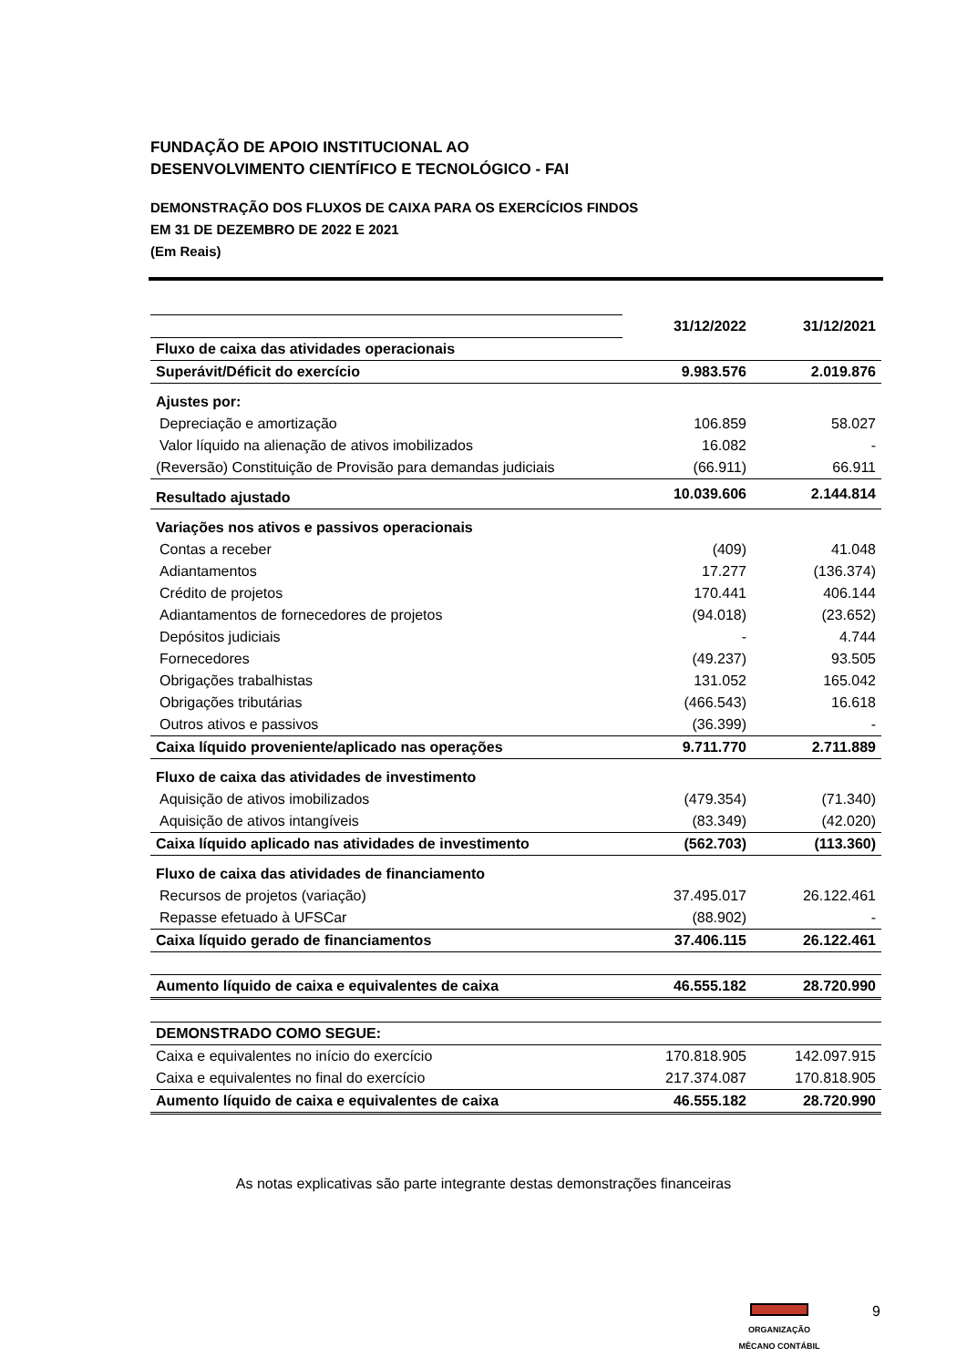FUNDAÇÃO DE APOIO INSTITUCIONAL AO
DESENVOLVIMENTO CIENTÍFICO E TECNOLÓGICO - FAI
DEMONSTRAÇÃO DOS FLUXOS DE CAIXA PARA OS EXERCÍCIOS FINDOS
EM 31 DE DEZEMBRO DE 2022 E 2021
(Em Reais)
| | 31/12/2022 | 31/12/2021 |
| Fluxo de caixa das atividades operacionais | | |
| Superávit/Déficit do exercício | 9.983.576 | 2.019.876 |
| Ajustes por: | | |
| Depreciação e amortização | 106.859 | 58.027 |
| Valor líquido na alienação de ativos imobilizados | 16.082 | - |
| (Reversão) Constituição de Provisão para demandas judiciais | (66.911) | 66.911 |
| Resultado ajustado | 10.039.606 | 2.144.814 |
| Variações nos ativos e passivos operacionais | | |
| Contas a receber | (409) | 41.048 |
| Adiantamentos | 17.277 | (136.374) |
| Crédito de projetos | 170.441 | 406.144 |
| Adiantamentos de fornecedores de projetos | (94.018) | (23.652) |
| Depósitos judiciais | - | 4.744 |
| Fornecedores | (49.237) | 93.505 |
| Obrigações trabalhistas | 131.052 | 165.042 |
| Obrigações tributárias | (466.543) | 16.618 |
| Outros ativos e passivos | (36.399) | - |
| Caixa líquido proveniente/aplicado nas operações | 9.711.770 | 2.711.889 |
| Fluxo de caixa das atividades de investimento | | |
| Aquisição de ativos imobilizados | (479.354) | (71.340) |
| Aquisição de ativos intangíveis | (83.349) | (42.020) |
| Caixa líquido aplicado nas atividades de investimento | (562.703) | (113.360) |
| Fluxo de caixa das atividades de financiamento | | |
| Recursos de projetos (variação) | 37.495.017 | 26.122.461 |
| Repasse efetuado à UFSCar | (88.902) | - |
| Caixa líquido gerado de financiamentos | 37.406.115 | 26.122.461 |
| Aumento líquido de caixa e equivalentes de caixa | 46.555.182 | 28.720.990 |
| DEMONSTRADO COMO SEGUE: | | |
| Caixa e equivalentes no início do exercício | 170.818.905 | 142.097.915 |
| Caixa e equivalentes no final do exercício | 217.374.087 | 170.818.905 |
| Aumento líquido de caixa e equivalentes de caixa | 46.555.182 | 28.720.990 |
As notas explicativas são parte integrante destas demonstrações financeiras
ORGANIZAÇÃO
MÊCANO CONTÁBIL
9